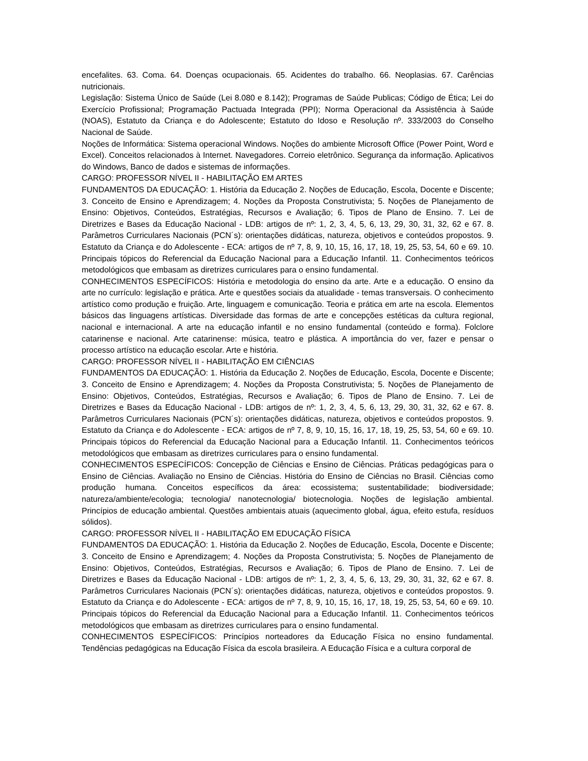encefalites. 63. Coma. 64. Doenças ocupacionais. 65. Acidentes do trabalho. 66. Neoplasias. 67. Carências nutricionais.
Legislação: Sistema Único de Saúde (Lei 8.080 e 8.142); Programas de Saúde Publicas; Código de Ética; Lei do Exercício Profissional; Programação Pactuada Integrada (PPI); Norma Operacional da Assistência à Saúde (NOAS), Estatuto da Criança e do Adolescente; Estatuto do Idoso e Resolução nº. 333/2003 do Conselho Nacional de Saúde.
Noções de Informática: Sistema operacional Windows. Noções do ambiente Microsoft Office (Power Point, Word e Excel). Conceitos relacionados à Internet. Navegadores. Correio eletrônico. Segurança da informação. Aplicativos do Windows, Banco de dados e sistemas de informações.
CARGO: PROFESSOR NÍVEL II - HABILITAÇÃO EM ARTES
FUNDAMENTOS DA EDUCAÇÃO: 1. História da Educação 2. Noções de Educação, Escola, Docente e Discente; 3. Conceito de Ensino e Aprendizagem; 4. Noções da Proposta Construtivista; 5. Noções de Planejamento de Ensino: Objetivos, Conteúdos, Estratégias, Recursos e Avaliação; 6. Tipos de Plano de Ensino. 7. Lei de Diretrizes e Bases da Educação Nacional - LDB: artigos de nº: 1, 2, 3, 4, 5, 6, 13, 29, 30, 31, 32, 62 e 67. 8. Parâmetros Curriculares Nacionais (PCN´s): orientações didáticas, natureza, objetivos e conteúdos propostos. 9. Estatuto da Criança e do Adolescente - ECA: artigos de nº 7, 8, 9, 10, 15, 16, 17, 18, 19, 25, 53, 54, 60 e 69. 10. Principais tópicos do Referencial da Educação Nacional para a Educação Infantil. 11. Conhecimentos teóricos metodológicos que embasam as diretrizes curriculares para o ensino fundamental.
CONHECIMENTOS ESPECÍFICOS: História e metodologia do ensino da arte. Arte e a educação. O ensino da arte no currículo: legislação e prática. Arte e questões sociais da atualidade - temas transversais. O conhecimento artístico como produção e fruição. Arte, linguagem e comunicação. Teoria e prática em arte na escola. Elementos básicos das linguagens artísticas. Diversidade das formas de arte e concepções estéticas da cultura regional, nacional e internacional. A arte na educação infantil e no ensino fundamental (conteúdo e forma). Folclore catarinense e nacional. Arte catarinense: música, teatro e plástica. A importância do ver, fazer e pensar o processo artístico na educação escolar. Arte e história.
CARGO: PROFESSOR NÍVEL II - HABILITAÇÃO EM CIÊNCIAS
FUNDAMENTOS DA EDUCAÇÃO: 1. História da Educação 2. Noções de Educação, Escola, Docente e Discente; 3. Conceito de Ensino e Aprendizagem; 4. Noções da Proposta Construtivista; 5. Noções de Planejamento de Ensino: Objetivos, Conteúdos, Estratégias, Recursos e Avaliação; 6. Tipos de Plano de Ensino. 7. Lei de Diretrizes e Bases da Educação Nacional - LDB: artigos de nº: 1, 2, 3, 4, 5, 6, 13, 29, 30, 31, 32, 62 e 67. 8. Parâmetros Curriculares Nacionais (PCN´s): orientações didáticas, natureza, objetivos e conteúdos propostos. 9. Estatuto da Criança e do Adolescente - ECA: artigos de nº 7, 8, 9, 10, 15, 16, 17, 18, 19, 25, 53, 54, 60 e 69. 10. Principais tópicos do Referencial da Educação Nacional para a Educação Infantil. 11. Conhecimentos teóricos metodológicos que embasam as diretrizes curriculares para o ensino fundamental.
CONHECIMENTOS ESPECÍFICOS: Concepção de Ciências e Ensino de Ciências. Práticas pedagógicas para o Ensino de Ciências. Avaliação no Ensino de Ciências. História do Ensino de Ciências no Brasil. Ciências como produção humana. Conceitos específicos da área: ecossistema; sustentabilidade; biodiversidade; natureza/ambiente/ecologia; tecnologia/ nanotecnologia/ biotecnologia. Noções de legislação ambiental. Princípios de educação ambiental. Questões ambientais atuais (aquecimento global, água, efeito estufa, resíduos sólidos).
CARGO: PROFESSOR NÍVEL II - HABILITAÇÃO EM EDUCAÇÃO FÍSICA
FUNDAMENTOS DA EDUCAÇÃO: 1. História da Educação 2. Noções de Educação, Escola, Docente e Discente; 3. Conceito de Ensino e Aprendizagem; 4. Noções da Proposta Construtivista; 5. Noções de Planejamento de Ensino: Objetivos, Conteúdos, Estratégias, Recursos e Avaliação; 6. Tipos de Plano de Ensino. 7. Lei de Diretrizes e Bases da Educação Nacional - LDB: artigos de nº: 1, 2, 3, 4, 5, 6, 13, 29, 30, 31, 32, 62 e 67. 8. Parâmetros Curriculares Nacionais (PCN´s): orientações didáticas, natureza, objetivos e conteúdos propostos. 9. Estatuto da Criança e do Adolescente - ECA: artigos de nº 7, 8, 9, 10, 15, 16, 17, 18, 19, 25, 53, 54, 60 e 69. 10. Principais tópicos do Referencial da Educação Nacional para a Educação Infantil. 11. Conhecimentos teóricos metodológicos que embasam as diretrizes curriculares para o ensino fundamental.
CONHECIMENTOS ESPECÍFICOS: Princípios norteadores da Educação Física no ensino fundamental. Tendências pedagógicas na Educação Física da escola brasileira. A Educação Física e a cultura corporal de